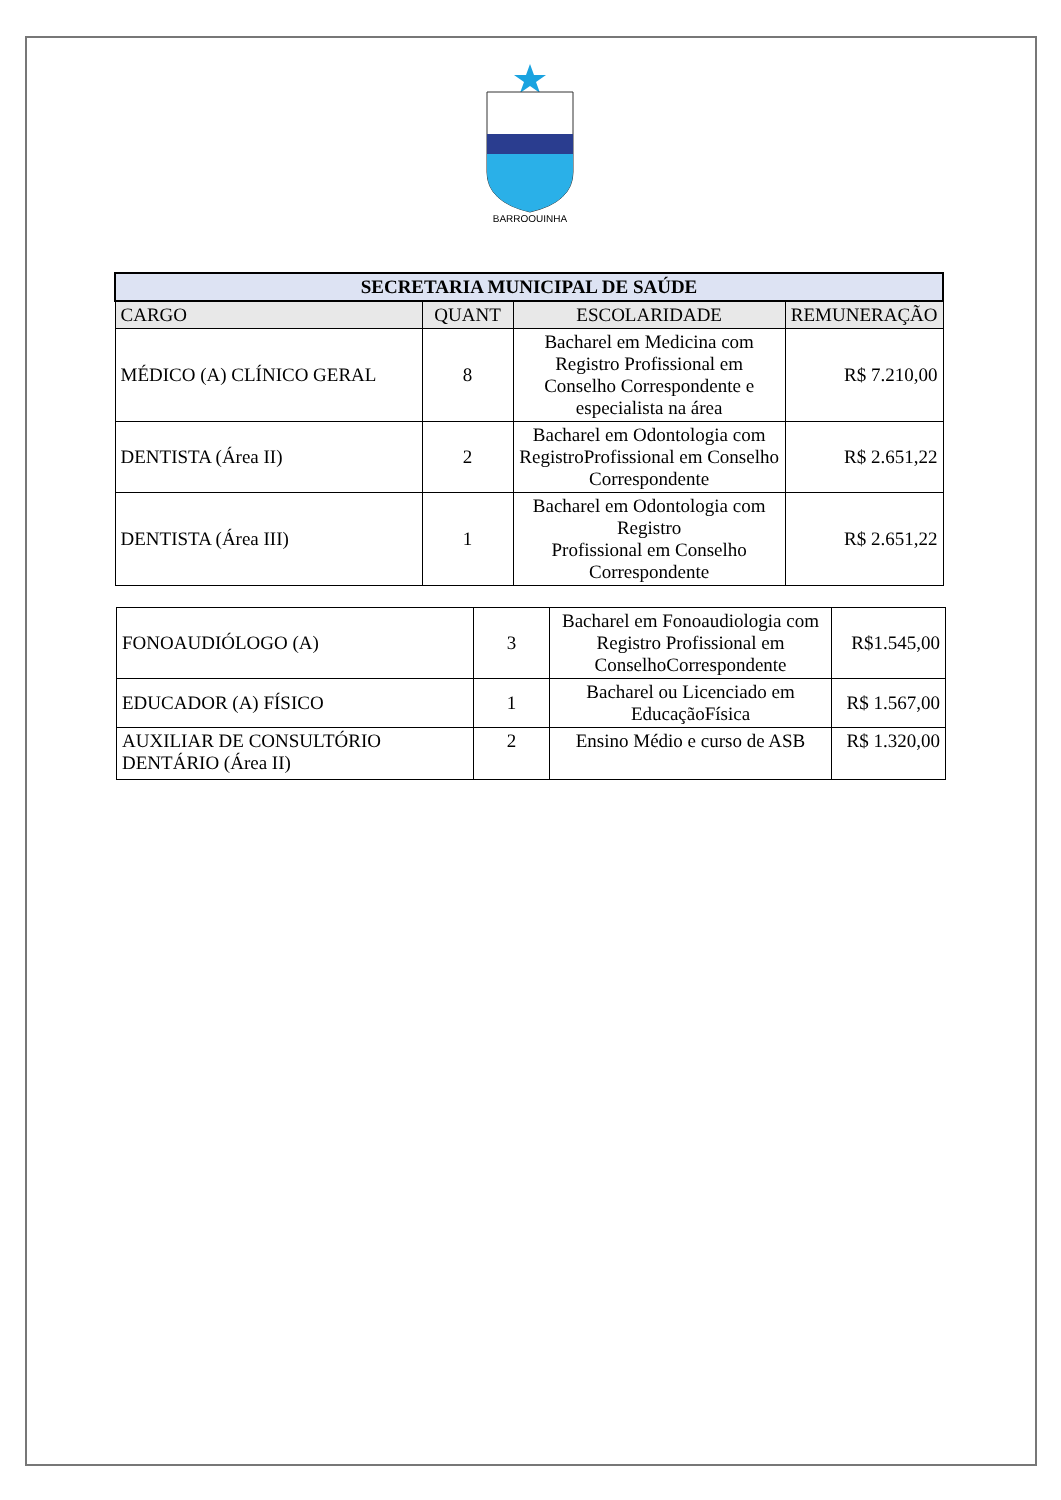BARROQUINHA
| SECRETARIA MUNICIPAL DE SAÚDE | | | |
| --- | --- | --- | --- |
| CARGO | QUANT | ESCOLARIDADE | REMUNERAÇÃO |
| MÉDICO (A) CLÍNICO GERAL | 8 | Bacharel em Medicina com Registro Profissional em Conselho Correspondente e especialista na área | R$ 7.210,00 |
| DENTISTA (Área II) | 2 | Bacharel em Odontologia com RegistroProfissional em Conselho Correspondente | R$ 2.651,22 |
| DENTISTA (Área III) | 1 | Bacharel em Odontologia com Registro Profissional em Conselho Correspondente | R$ 2.651,22 |
| FONOAUDIÓLOGO (A) | 3 | Bacharel em Fonoaudiologia com Registro Profissional em ConselhoCorrespondente | R$1.545,00 |
| EDUCADOR (A) FÍSICO | 1 | Bacharel ou Licenciado em EducaçãoFísica | R$ 1.567,00 |
| AUXILIAR DE CONSULTÓRIO DENTÁRIO (Área II) | 2 | Ensino Médio e curso de ASB | R$ 1.320,00 |